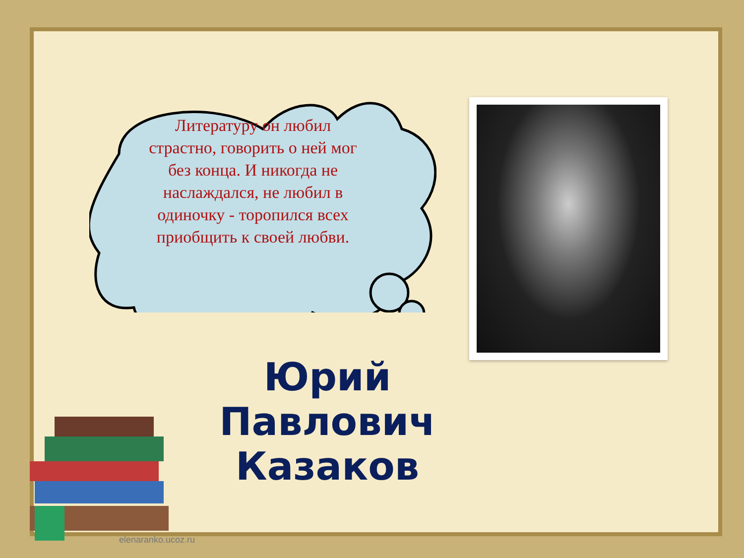Литературу он любил страстно, говорить о ней мог без конца. И никогда не наслаждался, не любил в одиночку - торопился всех приобщить к своей любви.
Юрий Павлович Казаков
elenaranko.ucoz.ru